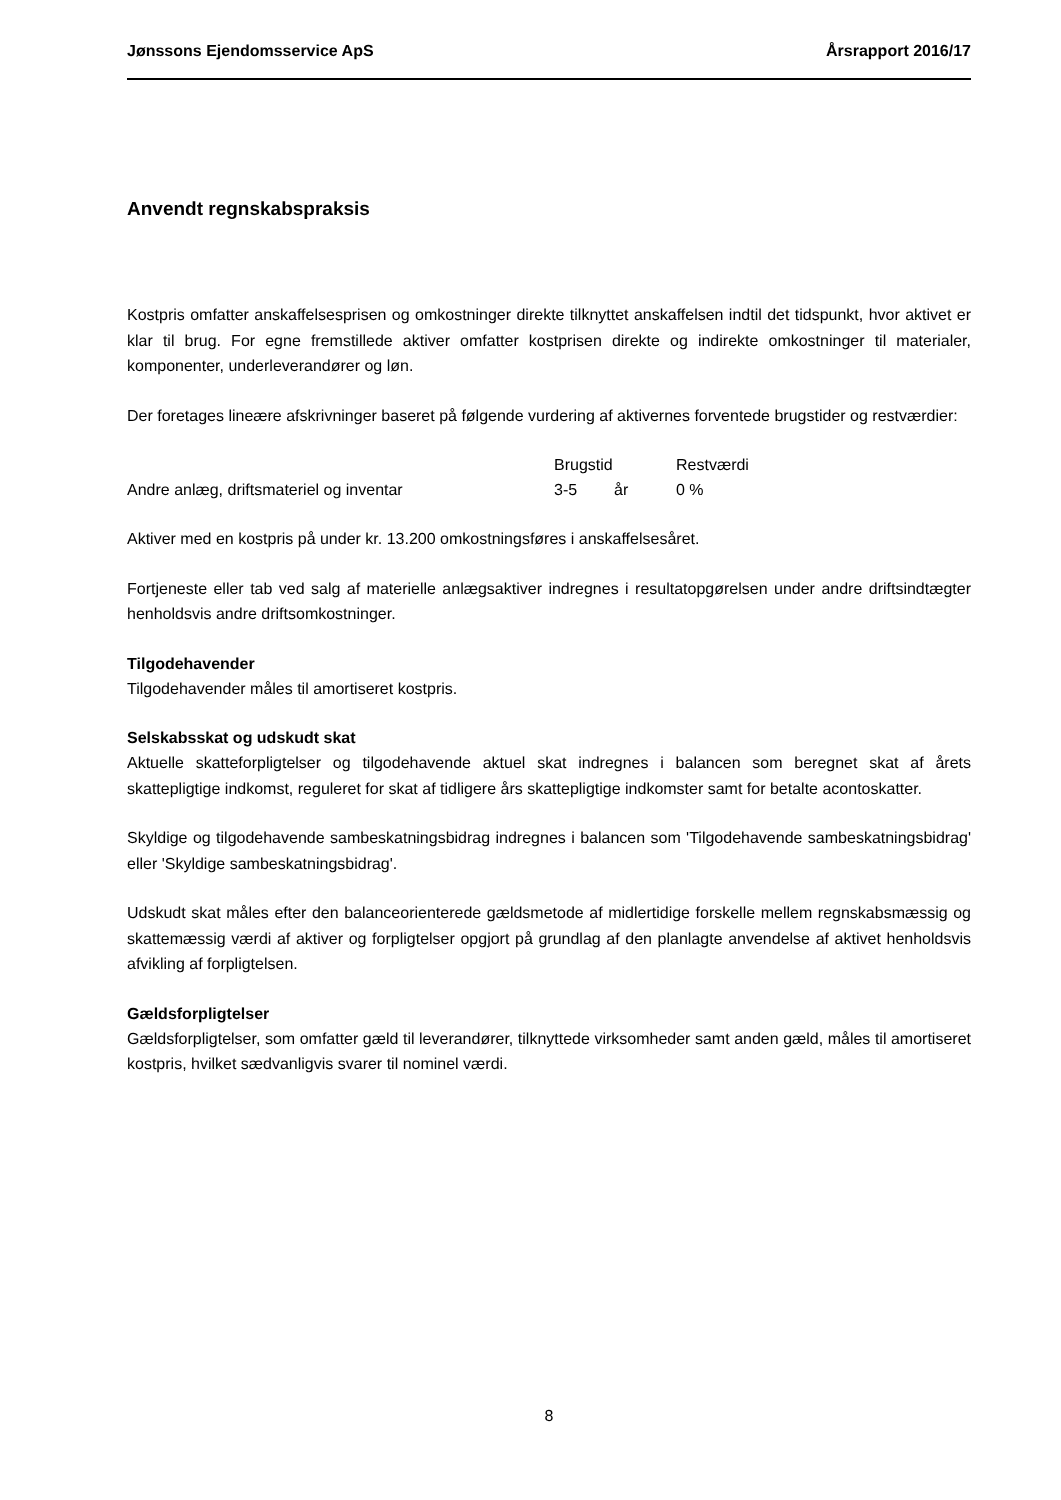Jønssons Ejendomsservice ApS Årsrapport 2016/17
Anvendt regnskabspraksis
Kostpris omfatter anskaffelsesprisen og omkostninger direkte tilknyttet anskaffelsen indtil det tidspunkt, hvor aktivet er klar til brug. For egne fremstillede aktiver omfatter kostprisen direkte og indirekte omkostninger til materialer, komponenter, underleverandører og løn.
Der foretages lineære afskrivninger baseret på følgende vurdering af aktivernes forventede brugstider og restværdier:
| | Brugstid | | Restværdi |
| Andre anlæg, driftsmateriel og inventar | 3-5 | år | 0 % |
Aktiver med en kostpris på under kr. 13.200 omkostningsføres i anskaffelsesåret.
Fortjeneste eller tab ved salg af materielle anlægsaktiver indregnes i resultatopgørelsen under andre driftsindtægter henholdsvis andre driftsomkostninger.
Tilgodehavender
Tilgodehavender måles til amortiseret kostpris.
Selskabsskat og udskudt skat
Aktuelle skatteforpligtelser og tilgodehavende aktuel skat indregnes i balancen som beregnet skat af årets skattepligtige indkomst, reguleret for skat af tidligere års skattepligtige indkomster samt for betalte acontoskatter.
Skyldige og tilgodehavende sambeskatningsbidrag indregnes i balancen som 'Tilgodehavende sambeskatningsbidrag' eller 'Skyldige sambeskatningsbidrag'.
Udskudt skat måles efter den balanceorienterede gældsmetode af midlertidige forskelle mellem regnskabsmæssig og skattemæssig værdi af aktiver og forpligtelser opgjort på grundlag af den planlagte anvendelse af aktivet henholdsvis afvikling af forpligtelsen.
Gældsforpligtelser
Gældsforpligtelser, som omfatter gæld til leverandører, tilknyttede virksomheder samt anden gæld, måles til amortiseret kostpris, hvilket sædvanligvis svarer til nominel værdi.
8